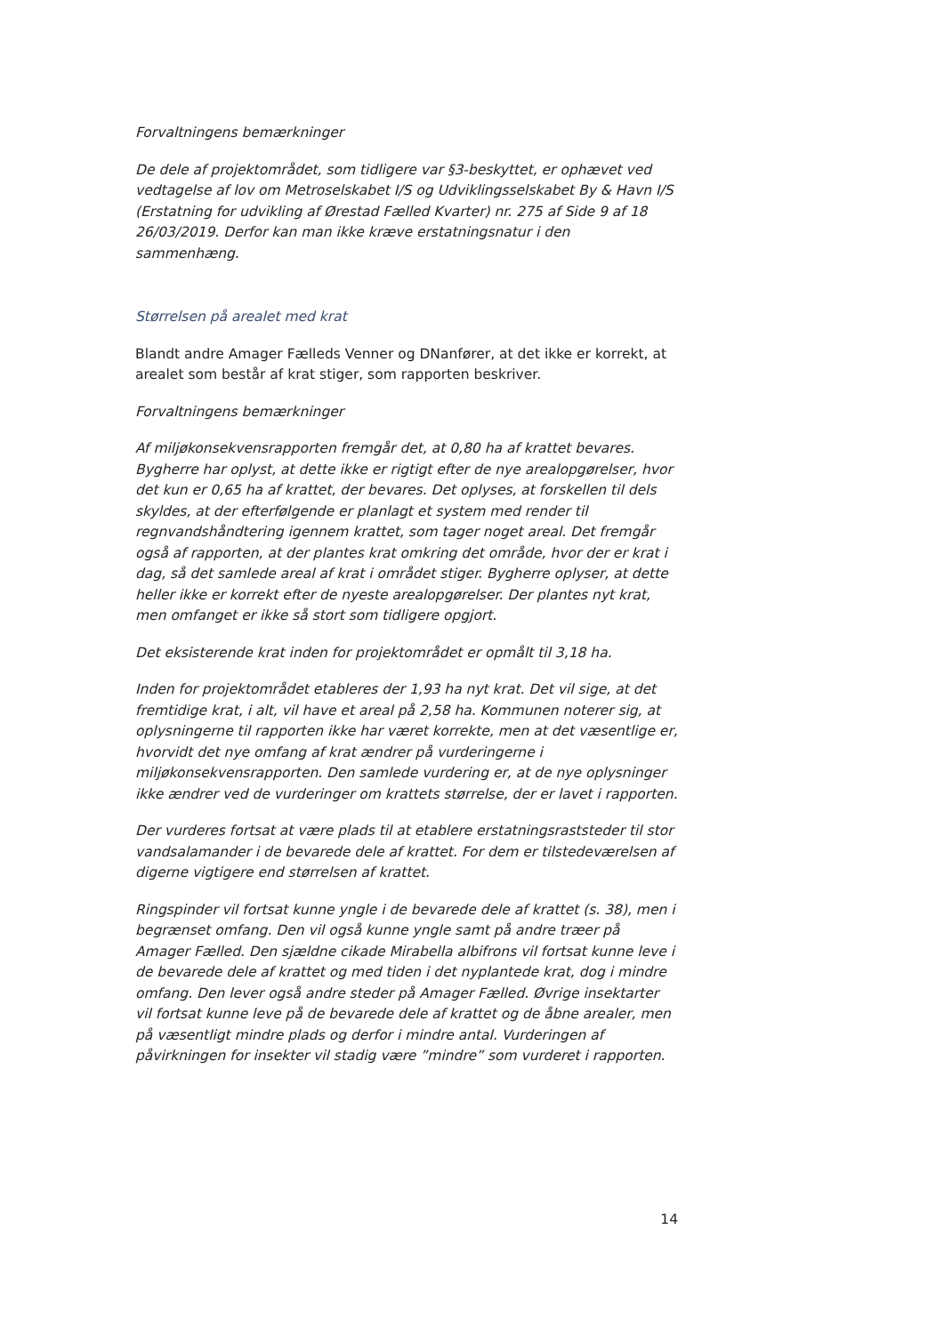Forvaltningens bemærkninger
De dele af projektområdet, som tidligere var §3-beskyttet, er ophævet ved vedtagelse af lov om Metroselskabet I/S og Udviklingsselskabet By & Havn I/S (Erstatning for udvikling af Ørestad Fælled Kvarter) nr. 275 af Side 9 af 18 26/03/2019. Derfor kan man ikke kræve erstatningsnatur i den sammenhæng.
Størrelsen på arealet med krat
Blandt andre Amager Fælleds Venner og DNanfører, at det ikke er korrekt, at arealet som består af krat stiger, som rapporten beskriver.
Forvaltningens bemærkninger
Af miljøkonsekvensrapporten fremgår det, at 0,80 ha af krattet bevares. Bygherre har oplyst, at dette ikke er rigtigt efter de nye arealopgørelser, hvor det kun er 0,65 ha af krattet, der bevares. Det oplyses, at forskellen til dels skyldes, at der efterfølgende er planlagt et system med render til regnvandshåndtering igennem krattet, som tager noget areal. Det fremgår også af rapporten, at der plantes krat omkring det område, hvor der er krat i dag, så det samlede areal af krat i området stiger. Bygherre oplyser, at dette heller ikke er korrekt efter de nyeste arealopgørelser. Der plantes nyt krat, men omfanget er ikke så stort som tidligere opgjort.
Det eksisterende krat inden for projektområdet er opmålt til 3,18 ha.
Inden for projektområdet etableres der 1,93 ha nyt krat. Det vil sige, at det fremtidige krat, i alt, vil have et areal på 2,58 ha. Kommunen noterer sig, at oplysningerne til rapporten ikke har været korrekte, men at det væsentlige er, hvorvidt det nye omfang af krat ændrer på vurderingerne i miljøkonsekvensrapporten. Den samlede vurdering er, at de nye oplysninger ikke ændrer ved de vurderinger om krattets størrelse, der er lavet i rapporten.
Der vurderes fortsat at være plads til at etablere erstatningsraststeder til stor vandsalamander i de bevarede dele af krattet. For dem er tilstedeværelsen af digerne vigtigere end størrelsen af krattet.
Ringspinder vil fortsat kunne yngle i de bevarede dele af krattet (s. 38), men i begrænset omfang. Den vil også kunne yngle samt på andre træer på Amager Fælled. Den sjældne cikade Mirabella albifrons vil fortsat kunne leve i de bevarede dele af krattet og med tiden i det nyplantede krat, dog i mindre omfang. Den lever også andre steder på Amager Fælled. Øvrige insektarter vil fortsat kunne leve på de bevarede dele af krattet og de åbne arealer, men på væsentligt mindre plads og derfor i mindre antal. Vurderingen af påvirkningen for insekter vil stadig være ”mindre” som vurderet i rapporten.
14